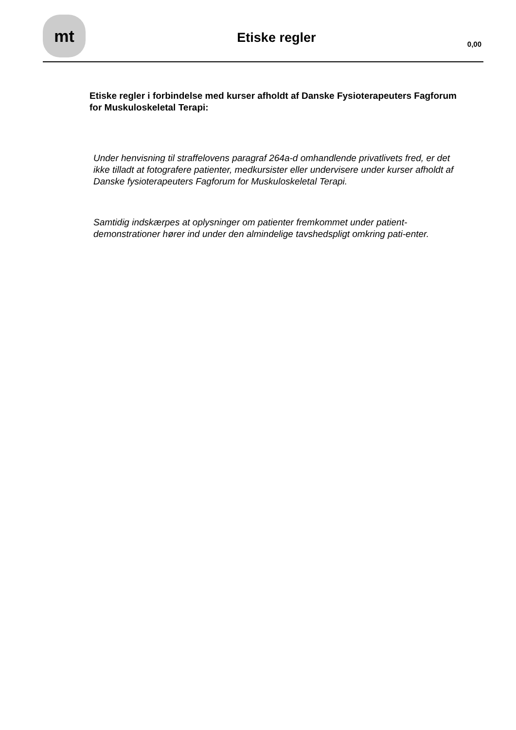mt
Etiske regler
0,00
Etiske regler i forbindelse med kurser afholdt af Danske Fysioterapeuters Fagforum for Muskuloskeletal Terapi:
Under henvisning til straffelovens paragraf 264a-d omhandlende privatlivets fred, er det ikke tilladt at fotografere patienter, medkursister eller undervisere under kurser afholdt af Danske fysioterapeuters Fagforum for Muskuloskeletal Terapi.
Samtidig indskærpes at oplysninger om patienter fremkommet under patient-demonstrationer hører ind under den almindelige tavshedspligt omkring pati-enter.